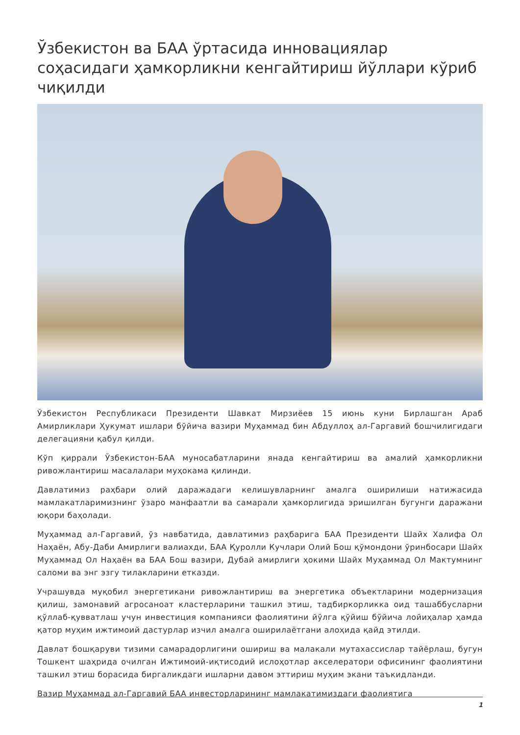Ўзбекистон ва БАА ўртасида инновациялар соҳасидаги ҳамкорликни кенгайтириш йўллари кўриб чиқилди
Ўзбекистон Республикаси Президенти Шавкат Мирзиёев 15 июнь куни Бирлашган Араб Амирликлари Ҳукумат ишлари бўйича вазири Муҳаммад бин Абдуллоҳ ал-Гаргавий бошчилигидаги делегацияни қабул қилди.
Кўп қиррали Ўзбекистон-БАА муносабатларини янада кенгайтириш ва амалий ҳамкорликни ривожлантириш масалалари муҳокама қилинди.
Давлатимиз раҳбари олий даражадаги келишувларнинг амалга оширилиши натижасида мамлакатларимизнинг ўзаро манфаатли ва самарали ҳамкорлигида эришилган бугунги даражани юқори баҳолади.
Муҳаммад ал-Гаргавий, ўз навбатида, давлатимиз раҳбарига БАА Президенти Шайх Халифа Ол Наҳаён, Абу-Даби Амирлиги валиахди, БАА Қуролли Кучлари Олий Бош қўмондони ўринбосари Шайх Муҳаммад Ол Наҳаён ва БАА Бош вазири, Дубай амирлиги ҳокими Шайх Муҳаммад Ол Мактумнинг саломи ва энг эзгу тилакларини етказди.
Учрашувда муқобил энергетикани ривожлантириш ва энергетика объектларини модернизация қилиш, замонавий агросаноат кластерларини ташкил этиш, тадбиркорликка оид ташаббусларни қўллаб-қувватлаш учун инвестиция компанияси фаолиятини йўлга қўйиш бўйича лойиҳалар ҳамда қатор муҳим ижтимоий дастурлар изчил амалга оширилаётгани алоҳида қайд этилди.
Давлат бошқаруви тизими самарадорлигини ошириш ва малакали мутахассислар тайёрлаш, бугун Тошкент шаҳрида очилган Ижтимоий-иқтисодий ислоҳотлар акселератори офисининг фаолиятини ташкил этиш борасида биргаликдаги ишларни давом эттириш муҳим экани таъкидланди.
Вазир Муҳаммад ал-Гаргавий БАА инвесторларининг мамлакатимиздаги фаолиятига
1